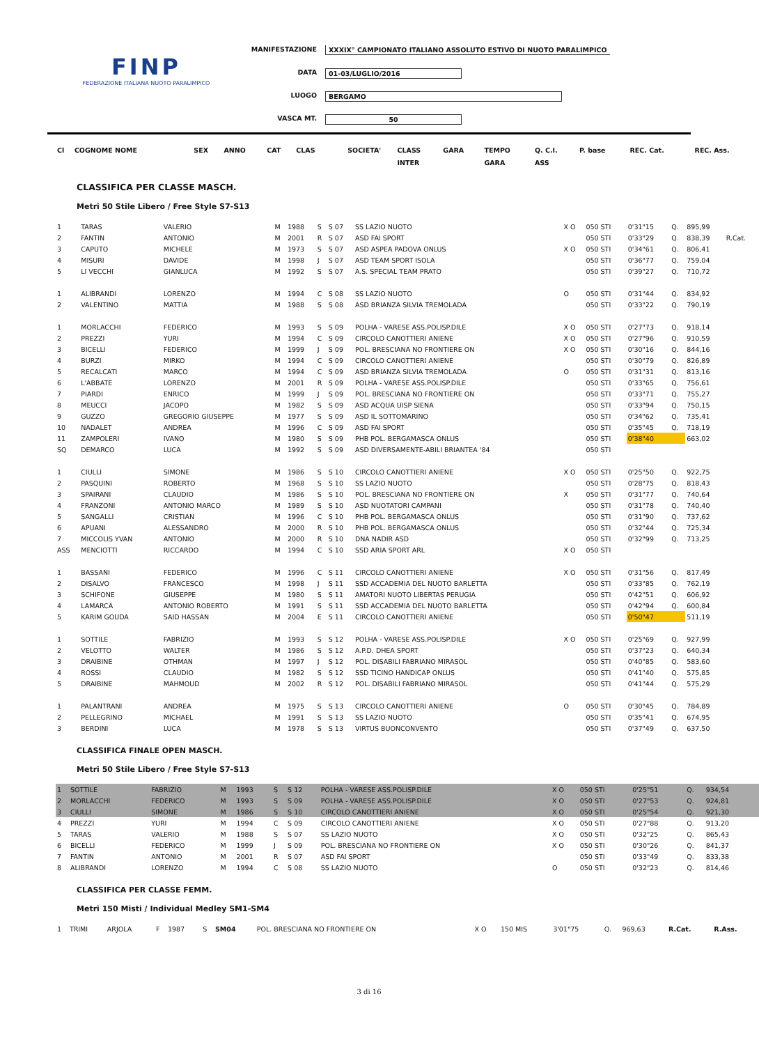FINP
FEDERAZIONE ITALIANA NUOTO PARALIMPICO
MANIFESTAZIONE XXXIX° CAMPIONATO ITALIANO ASSOLUTO ESTIVO DI NUOTO PARALIMPICO
DATA 01-03/LUGLIO/2016
LUOGO BERGAMO
VASCA MT. 50
| Cl | COGNOME NOME | | SEX | ANNO | CAT | CLAS | SOCIETA' | CLASS | GARA | TEMPO | Q. C.I. | P. base | REC. Cat. | REC. Ass. |
| --- | --- | --- | --- | --- | --- | --- | --- | --- | --- | --- | --- | --- | --- | --- |
| | | | | | | | | INTER | | GARA | ASS | | | |
CLASSIFICA PER CLASSE MASCH.
Metri 50 Stile Libero / Free Style S7-S13
| 1 | TARAS | VALERIO | M | 1988 | S | S 07 | SS LAZIO NUOTO | X O | 050 STI | 0'31"15 | Q. | 895,99 | |
| 2 | FANTIN | ANTONIO | M | 2001 | R | S 07 | ASD FAI SPORT | | 050 STI | 0'33"29 | Q. | 838,39 | R.Cat. |
| 3 | CAPUTO | MICHELE | M | 1973 | S | S 07 | ASD ASPEA PADOVA ONLUS | X O | 050 STI | 0'34"61 | Q. | 806,41 | |
| 4 | MISURI | DAVIDE | M | 1998 | J | S 07 | ASD TEAM SPORT ISOLA | | 050 STI | 0'36"77 | Q. | 759,04 | |
| 5 | LI VECCHI | GIANLUCA | M | 1992 | S | S 07 | A.S. SPECIAL TEAM PRATO | | 050 STI | 0'39"27 | Q. | 710,72 | |
| 1 | ALIBRANDI | LORENZO | M | 1994 | C | S 08 | SS LAZIO NUOTO | O | 050 STI | 0'31"44 | Q. | 834,92 | |
| 2 | VALENTINO | MATTIA | M | 1988 | S | S 08 | ASD BRIANZA SILVIA TREMOLADA | | 050 STI | 0'33"22 | Q. | 790,19 | |
| 1 | MORLACCHI | FEDERICO | M | 1993 | S | S 09 | POLHA - VARESE ASS.POLISP.DILE | X O | 050 STI | 0'27"73 | Q. | 918,14 | |
| 2 | PREZZI | YURI | M | 1994 | C | S 09 | CIRCOLO CANOTTIERI ANIENE | X O | 050 STI | 0'27"96 | Q. | 910,59 | |
| 3 | BICELLI | FEDERICO | M | 1999 | J | S 09 | POL. BRESCIANA NO FRONTIERE ON | X O | 050 STI | 0'30"16 | Q. | 844,16 | |
| 4 | BURZI | MIRKO | M | 1994 | C | S 09 | CIRCOLO CANOTTIERI ANIENE | | 050 STI | 0'30"79 | Q. | 826,89 | |
| 5 | RECALCATI | MARCO | M | 1994 | C | S 09 | ASD BRIANZA SILVIA TREMOLADA | O | 050 STI | 0'31"31 | Q. | 813,16 | |
| 6 | L'ABBATE | LORENZO | M | 2001 | R | S 09 | POLHA - VARESE ASS.POLISP.DILE | | 050 STI | 0'33"65 | Q. | 756,61 | |
| 7 | PIARDI | ENRICO | M | 1999 | J | S 09 | POL. BRESCIANA NO FRONTIERE ON | | 050 STI | 0'33"71 | Q. | 755,27 | |
| 8 | MEUCCI | JACOPO | M | 1982 | S | S 09 | ASD ACQUA UISP SIENA | | 050 STI | 0'33"94 | Q. | 750,15 | |
| 9 | GUZZO | GREGORIO GIUSEPPE | M | 1977 | S | S 09 | ASD IL SOTTOMARINO | | 050 STI | 0'34"62 | Q. | 735,41 | |
| 10 | NADALET | ANDREA | M | 1996 | C | S 09 | ASD FAI SPORT | | 050 STI | 0'35"45 | Q. | 718,19 | |
| 11 | ZAMPOLERI | IVANO | M | 1980 | S | S 09 | PHB POL. BERGAMASCA ONLUS | | 050 STI | 0'38"40 | | 663,02 | |
| SQ | DEMARCO | LUCA | M | 1992 | S | S 09 | ASD DIVERSAMENTE-ABILI BRIANTEA '84 | | 050 STI | | | | |
| 1 | CIULLI | SIMONE | M | 1986 | S | S 10 | CIRCOLO CANOTTIERI ANIENE | X O | 050 STI | 0'25"50 | Q. | 922,75 | |
| 2 | PASQUINI | ROBERTO | M | 1968 | S | S 10 | SS LAZIO NUOTO | | 050 STI | 0'28"75 | Q. | 818,43 | |
| 3 | SPAIRANI | CLAUDIO | M | 1986 | S | S 10 | POL. BRESCIANA NO FRONTIERE ON | X | 050 STI | 0'31"77 | Q. | 740,64 | |
| 4 | FRANZONI | ANTONIO MARCO | M | 1989 | S | S 10 | ASD NUOTATORI CAMPANI | | 050 STI | 0'31"78 | Q. | 740,40 | |
| 5 | SANGALLI | CRISTIAN | M | 1996 | C | S 10 | PHB POL. BERGAMASCA ONLUS | | 050 STI | 0'31"90 | Q. | 737,62 | |
| 6 | APUANI | ALESSANDRO | M | 2000 | R | S 10 | PHB POL. BERGAMASCA ONLUS | | 050 STI | 0'32"44 | Q. | 725,34 | |
| 7 | MICCOLIS YVAN | ANTONIO | M | 2000 | R | S 10 | DNA NADIR ASD | | 050 STI | 0'32"99 | Q. | 713,25 | |
| ASS | MENCIOTTI | RICCARDO | M | 1994 | C | S 10 | SSD ARIA SPORT ARL | X O | 050 STI | | | | |
| 1 | BASSANI | FEDERICO | M | 1996 | C | S 11 | CIRCOLO CANOTTIERI ANIENE | X O | 050 STI | 0'31"56 | Q. | 817,49 | |
| 2 | DISALVO | FRANCESCO | M | 1998 | J | S 11 | SSD ACCADEMIA DEL NUOTO BARLETTA | | 050 STI | 0'33"85 | Q. | 762,19 | |
| 3 | SCHIFONE | GIUSEPPE | M | 1980 | S | S 11 | AMATORI NUOTO LIBERTAS PERUGIA | | 050 STI | 0'42"51 | Q. | 606,92 | |
| 4 | LAMARCA | ANTONIO ROBERTO | M | 1991 | S | S 11 | SSD ACCADEMIA DEL NUOTO BARLETTA | | 050 STI | 0'42"94 | Q. | 600,84 | |
| 5 | KARIM GOUDA | SAID HASSAN | M | 2004 | E | S 11 | CIRCOLO CANOTTIERI ANIENE | | 050 STI | 0'50"47 | | 511,19 | |
| 1 | SOTTILE | FABRIZIO | M | 1993 | S | S 12 | POLHA - VARESE ASS.POLISP.DILE | X O | 050 STI | 0'25"69 | Q. | 927,99 | |
| 2 | VELOTTO | WALTER | M | 1986 | S | S 12 | A.P.D. DHEA SPORT | | 050 STI | 0'37"23 | Q. | 640,34 | |
| 3 | DRAIBINE | OTHMAN | M | 1997 | J | S 12 | POL. DISABILI FABRIANO MIRASOL | | 050 STI | 0'40"85 | Q. | 583,60 | |
| 4 | ROSSI | CLAUDIO | M | 1982 | S | S 12 | SSD TICINO HANDICAP ONLUS | | 050 STI | 0'41"40 | Q. | 575,85 | |
| 5 | DRAIBINE | MAHMOUD | M | 2002 | R | S 12 | POL. DISABILI FABRIANO MIRASOL | | 050 STI | 0'41"44 | Q. | 575,29 | |
| 1 | PALANTRANI | ANDREA | M | 1975 | S | S 13 | CIRCOLO CANOTTIERI ANIENE | O | 050 STI | 0'30"45 | Q. | 784,89 | |
| 2 | PELLEGRINO | MICHAEL | M | 1991 | S | S 13 | SS LAZIO NUOTO | | 050 STI | 0'35"41 | Q. | 674,95 | |
| 3 | BERDINI | LUCA | M | 1978 | S | S 13 | VIRTUS BUONCONVENTO | | 050 STI | 0'37"49 | Q. | 637,50 | |
CLASSIFICA FINALE OPEN MASCH.
Metri 50 Stile Libero / Free Style S7-S13
| 1 | SOTTILE | FABRIZIO | M | 1993 | S | S 12 | POLHA - VARESE ASS.POLISP.DILE | X O | 050 STI | 0'25"51 | Q. | 934,54 | |
| 2 | MORLACCHI | FEDERICO | M | 1993 | S | S 09 | POLHA - VARESE ASS.POLISP.DILE | X O | 050 STI | 0'27"53 | Q. | 924,81 | |
| 3 | CIULLI | SIMONE | M | 1986 | S | S 10 | CIRCOLO CANOTTIERI ANIENE | X O | 050 STI | 0'25"54 | Q. | 921,30 | |
| 4 | PREZZI | YURI | M | 1994 | C | S 09 | CIRCOLO CANOTTIERI ANIENE | X O | 050 STI | 0'27"88 | Q. | 913,20 | |
| 5 | TARAS | VALERIO | M | 1988 | S | S 07 | SS LAZIO NUOTO | X O | 050 STI | 0'32"25 | Q. | 865,43 | |
| 6 | BICELLI | FEDERICO | M | 1999 | J | S 09 | POL. BRESCIANA NO FRONTIERE ON | X O | 050 STI | 0'30"26 | Q. | 841,37 | |
| 7 | FANTIN | ANTONIO | M | 2001 | R | S 07 | ASD FAI SPORT | | 050 STI | 0'33"49 | Q. | 833,38 | |
| 8 | ALIBRANDI | LORENZO | M | 1994 | C | S 08 | SS LAZIO NUOTO | O | 050 STI | 0'32"23 | Q. | 814,46 | |
CLASSIFICA PER CLASSE FEMM.
Metri 150 Misti / Individual Medley SM1-SM4
| 1 | TRIMI | ARJOLA | F | 1987 | S | SM04 | POL. BRESCIANA NO FRONTIERE ON | X O | 150 MIS | 3'01"75 | Q. | 969,63 | R.Cat. | R.Ass. |
3 di 16